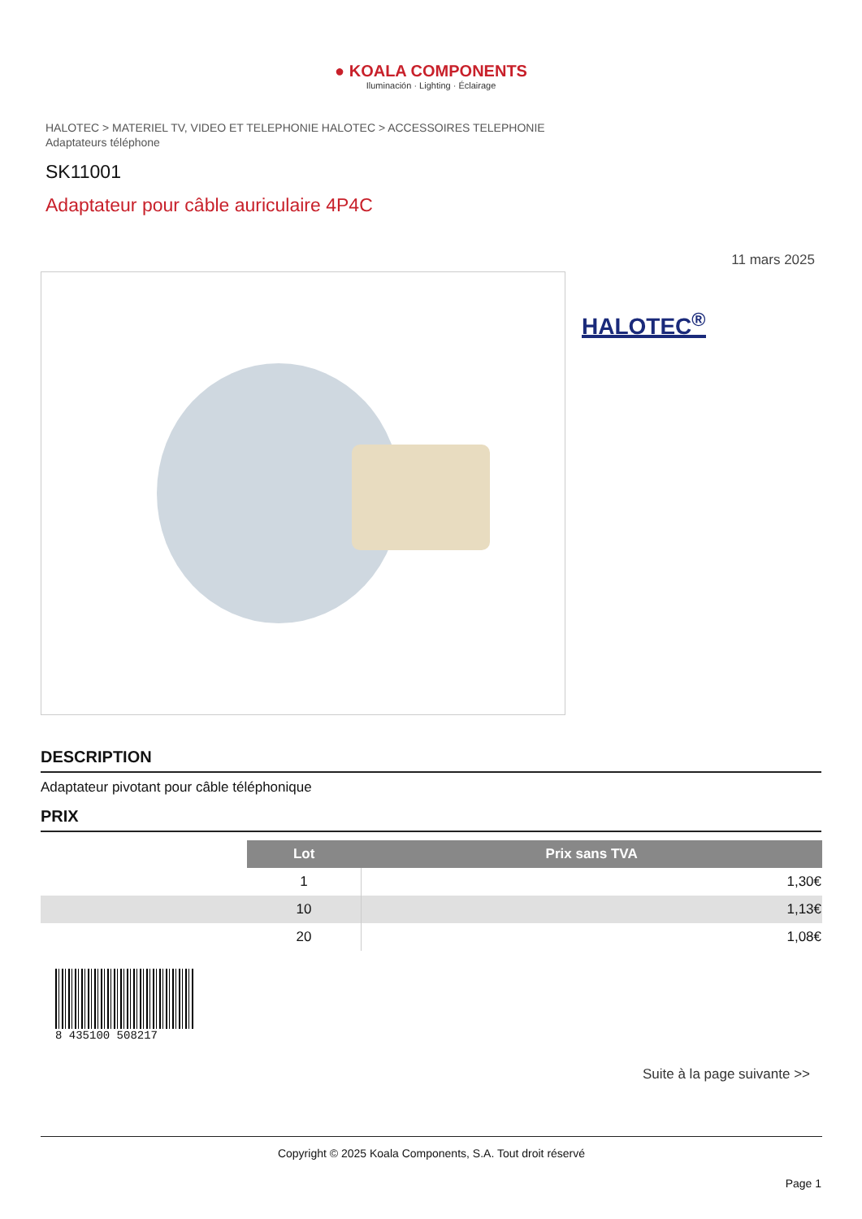● KOALA COMPONENTS
Iluminación · Lighting · Éclairage
HALOTEC > MATERIEL TV, VIDEO ET TELEPHONIE HALOTEC > ACCESSOIRES TELEPHONIE
Adaptateurs téléphone
SK11001
Adaptateur pour câble auriculaire 4P4C
11 mars 2025
HALOTEC<sup>®</sup>
DESCRIPTION
Adaptateur pivotant pour câble téléphonique
PRIX
| | Lot | Prix sans TVA |
| | 1 | 1,30€ |
| | 10 | 1,13€ |
| | 20 | 1,08€ |
8 435100 508217
Suite à la page suivante >>
Copyright © 2025 Koala Components, S.A. Tout droit réservé
Page 1